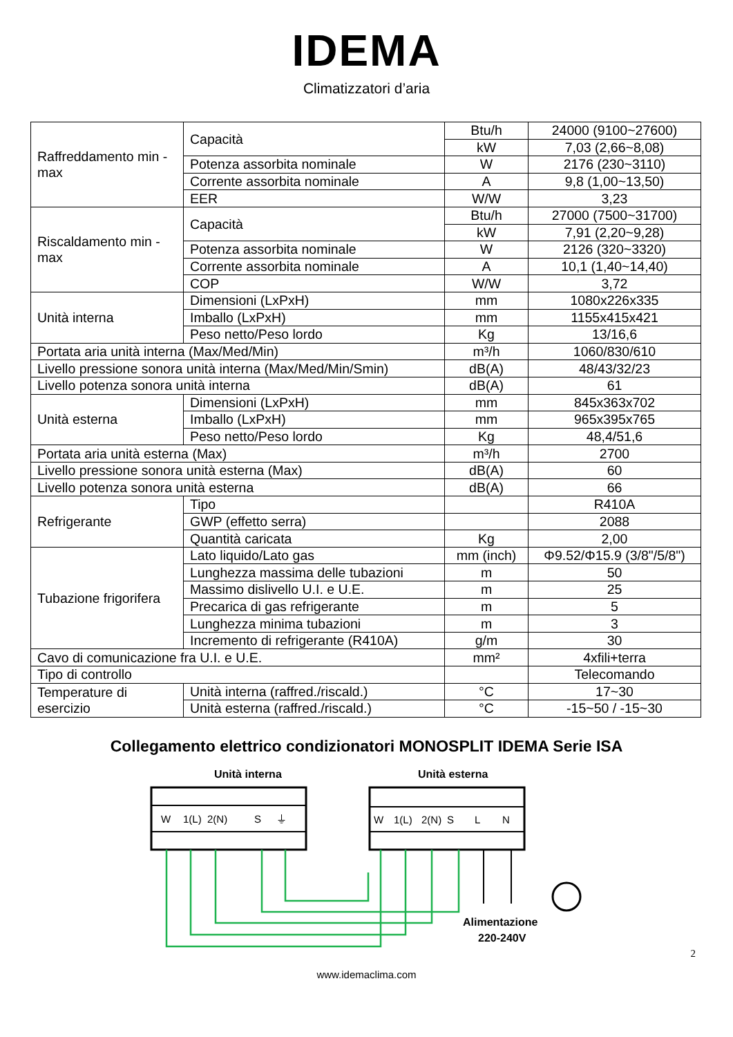IDEMA
Climatizzatori d’aria
| Raffreddamento min - max | Capacità | Btu/h | 24000 (9100~27600) |
| | | kW | 7,03 (2,66~8,08) |
| | Potenza assorbita nominale | W | 2176 (230~3110) |
| | Corrente assorbita nominale | A | 9,8 (1,00~13,50) |
| | EER | W/W | 3,23 |
| Riscaldamento min - max | Capacità | Btu/h | 27000 (7500~31700) |
| | | kW | 7,91 (2,20~9,28) |
| | Potenza assorbita nominale | W | 2126 (320~3320) |
| | Corrente assorbita nominale | A | 10,1 (1,40~14,40) |
| | COP | W/W | 3,72 |
| Unità interna | Dimensioni (LxPxH) | mm | 1080x226x335 |
| | Imballo (LxPxH) | mm | 1155x415x421 |
| | Peso netto/Peso lordo | Kg | 13/16,6 |
| Portata aria unità interna (Max/Med/Min) | | m³/h | 1060/830/610 |
| Livello pressione sonora unità interna (Max/Med/Min/Smin) | | dB(A) | 48/43/32/23 |
| Livello potenza sonora unità interna | | dB(A) | 61 |
| Unità esterna | Dimensioni (LxPxH) | mm | 845x363x702 |
| | Imballo (LxPxH) | mm | 965x395x765 |
| | Peso netto/Peso lordo | Kg | 48,4/51,6 |
| Portata aria unità esterna (Max) | | m³/h | 2700 |
| Livello pressione sonora unità esterna (Max) | | dB(A) | 60 |
| Livello potenza sonora unità esterna | | dB(A) | 66 |
| Refrigerante | Tipo | | R410A |
| | GWP (effetto serra) | | 2088 |
| | Quantità caricata | Kg | 2,00 |
| Tubazione frigorifera | Lato liquido/Lato gas | mm (inch) | Φ9.52/Φ15.9 (3/8"/5/8") |
| | Lunghezza massima delle tubazioni | m | 50 |
| | Massimo dislivello U.I. e U.E. | m | 25 |
| | Precarica di gas refrigerante | m | 5 |
| | Lunghezza minima tubazioni | m | 3 |
| | Incremento di refrigerante (R410A) | g/m | 30 |
| Cavo di comunicazione fra U.I. e U.E. | | mm² | 4xfili+terra |
| Tipo di controllo | | | Telecomando |
| Temperature di esercizio | Unità interna (raffred./riscald.) | °C | 17~30 |
| | Unità esterna (raffred./riscald.) | °C | -15~50 / -15~30 |
Collegamento elettrico condizionatori MONOSPLIT IDEMA Serie ISA
Unità interna
Unità esterna
W
1(L)
2(N)
S
⏚
W
1(L)
2(N)
S
L
N
Alimentazione
220-240V
2
www.idemaclima.com